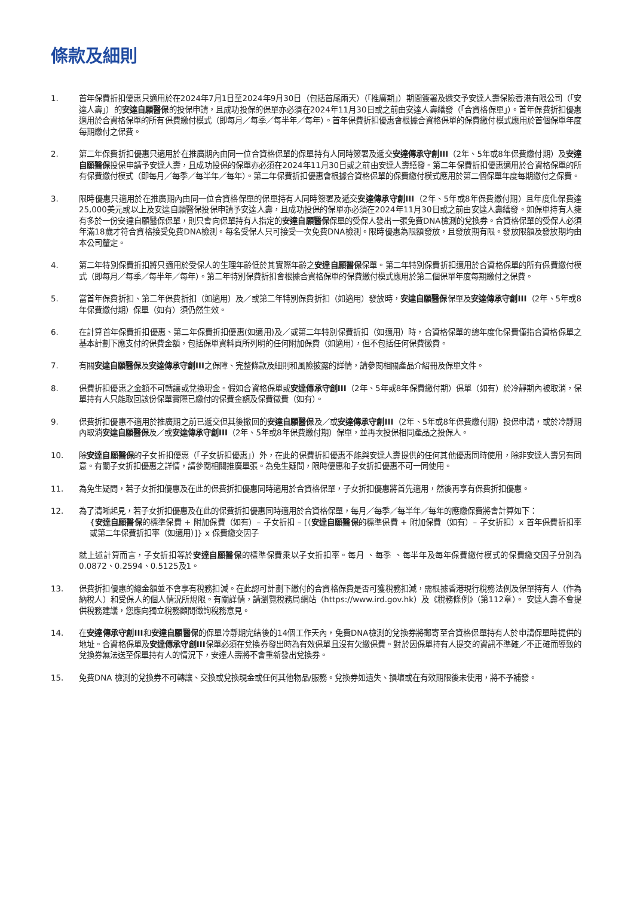條款及細則
1. 首年保費折扣優惠只適用於在2024年7月1日至2024年9月30日（包括首尾兩天）（「推廣期」）期間簽署及遞交予安達人壽保險香港有限公司（「安達人壽」）的安達自願醫保的投保申請，且成功投保的保單亦必須在2024年11月30日或之前由安達人壽繕發（「合資格保單」）。首年保費折扣優惠適用於合資格保單的所有保費繳付模式（即每月／每季／每半年／每年）。首年保費折扣優惠會根據合資格保單的保費繳付模式應用於首個保單年度每期繳付之保費。
2. 第二年保費折扣優惠只適用於在推廣期內由同一位合資格保單的保單持有人同時簽署及遞交安達傳承守創III（2年、5年或8年保費繳付期）及安達自願醫保投保申請予安達人壽，且成功投保的保單亦必須在2024年11月30日或之前由安達人壽繕發。第二年保費折扣優惠適用於合資格保單的所有保費繳付模式（即每月／每季／每半年／每年）。第二年保費折扣優惠會根據合資格保單的保費繳付模式應用於第二個保單年度每期繳付之保費。
3. 限時優惠只適用於在推廣期內由同一位合資格保單的保單持有人同時簽署及遞交安達傳承守創III（2年、5年或8年保費繳付期）且年度化保費達25,000美元或以上及安達自願醫保投保申請予安達人壽，且成功投保的保單亦必須在2024年11月30日或之前由安達人壽繕發。如保單持有人擁有多於一份安達自願醫保保單，則只會向保單持有人指定的安達自願醫保保單的受保人發出一張免費DNA檢測的兌換券。合資格保單的受保人必須年滿18歲才符合資格接受免費DNA檢測。每名受保人只可接受一次免費DNA檢測。限時優惠為限額發放，且發放期有限。發放限額及發放期均由本公司釐定。
4. 第二年特別保費折扣將只適用於受保人的生理年齡低於其實際年齡之安達自願醫保保單。第二年特別保費折扣適用於合資格保單的所有保費繳付模式（即每月／每季／每半年／每年）。第二年特別保費折扣會根據合資格保單的保費繳付模式應用於第二個保單年度每期繳付之保費。
5. 當首年保費折扣、第二年保費折扣（如適用）及／或第二年特別保費折扣（如適用）發放時，安達自願醫保保單及安達傳承守創III（2年、5年或8年保費繳付期）保單（如有）須仍然生效。
6. 在計算首年保費折扣優惠、第二年保費折扣優惠(如適用)及／或第二年特別保費折扣（如適用）時，合資格保單的總年度化保費僅指合資格保單之基本計劃下應支付的保費金額，包括保單資料頁所列明的任何附加保費（如適用），但不包括任何保費徵費。
7. 有關安達自願醫保及安達傳承守創III之保障、完整條款及細則和風險披露的詳情，請參閱相關產品介紹冊及保單文件。
8. 保費折扣優惠之金額不可轉讓或兌換現金。假如合資格保單或安達傳承守創III（2年、5年或8年保費繳付期）保單（如有）於冷靜期內被取消，保單持有人只能取回該份保單實際已繳付的保費金額及保費徵費（如有）。
9. 保費折扣優惠不適用於推廣期之前已遞交但其後撤回的安達自願醫保及／或安達傳承守創III（2年、5年或8年保費繳付期）投保申請，或於冷靜期內取消安達自願醫保及／或安達傳承守創III（2年、5年或8年保費繳付期）保單，並再次投保相同產品之投保人。
10. 除安達自願醫保的子女折扣優惠（「子女折扣優惠」）外，在此的保費折扣優惠不能與安達人壽提供的任何其他優惠同時使用，除非安達人壽另有同意。有關子女折扣優惠之詳情，請參閱相關推廣單張。為免生疑問，限時優惠和子女折扣優惠不可一同使用。
11. 為免生疑問，若子女折扣優惠及在此的保費折扣優惠同時適用於合資格保單，子女折扣優惠將首先適用，然後再享有保費折扣優惠。
12. 為了清晰起見，若子女折扣優惠及在此的保費折扣優惠同時適用於合資格保單，每月／每季／每半年／每年的應繳保費將會計算如下：
{安達自願醫保的標準保費 + 附加保費（如有）– 子女折扣 – [（安達自願醫保的標準保費 + 附加保費（如有）– 子女折扣）x 首年保費折扣率或第二年保費折扣率（如適用）]} x 保費繳交因子
就上述計算而言，子女折扣等於安達自願醫保的標準保費乘以子女折扣率。每月 、每季 、每半年及每年保費繳付模式的保費繳交因子分別為0.0872、0.2594、0.5125及1。
13. 保費折扣優惠的總金額並不會享有稅務扣減。在此認可計劃下繳付的合資格保費是否可獲稅務扣減，需根據香港現行稅務法例及保單持有人（作為納稅人）和受保人的個人情況所規限。有關詳情，請瀏覽稅務局網站（https://www.ird.gov.hk）及《稅務條例》（第112章）。 安達人壽不會提供稅務建議，您應向獨立稅務顧問徵詢稅務意見。
14. 在安達傳承守創III和安達自願醫保的保單冷靜期完結後的14個工作天內，免費DNA檢測的兌換券將郵寄至合資格保單持有人於申請保單時提供的地址。合資格保單及安達傳承守創III保單必須在兌換券發出時為有效保單且沒有欠繳保費。對於因保單持有人提交的資訊不準確／不正確而導致的兌換券無法送至保單持有人的情況下，安達人壽將不會重新發出兌換券。
15. 免費DNA 檢測的兌換券不可轉讓、交換或兌換現金或任何其他物品/服務。兌換券如遺失、損壞或在有效期限後未使用，將不予補發。